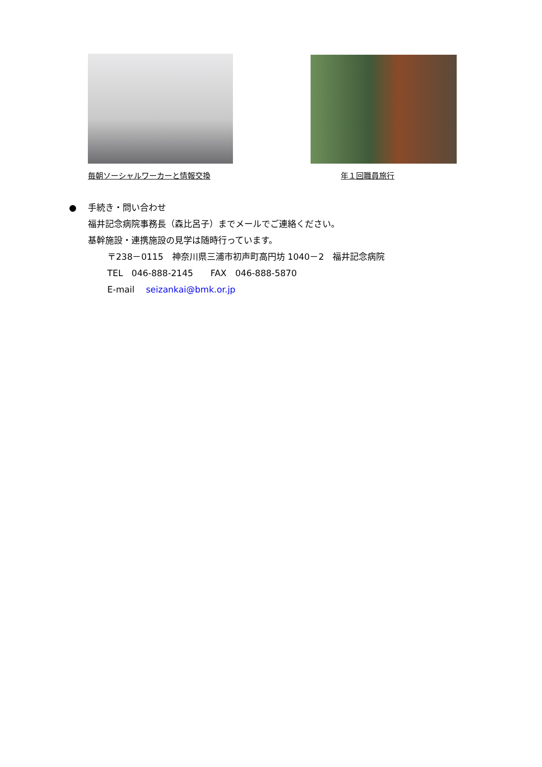毎朝ソーシャルワーカーと情報交換 年１回職員旅行
● 手続き・問い合わせ
福井記念病院事務長（森比呂子）までメールでご連絡ください。
基幹施設・連携施設の見学は随時行っています。
〒238－0115　神奈川県三浦市初声町高円坊 1040－2　福井記念病院
TEL　046-888-2145　　FAX　046-888-5870
E-mail　 seizankai@bmk.or.jp